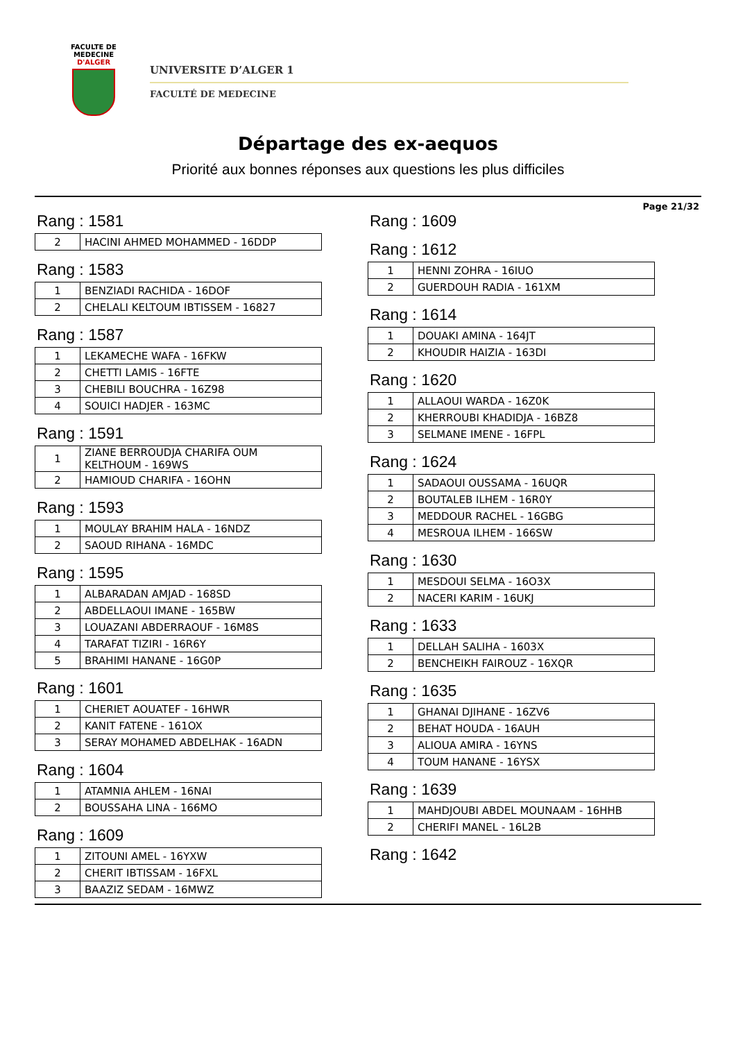FACULTE DE MEDECINE
D'ALGER
UNIVERSITE D’ALGER 1
FACULTÉ DE MEDECINE
Départage des ex-aequos
Priorité aux bonnes réponses aux questions les plus difficiles
Page 21/32
Rang : 1581
| 2 | HACINI AHMED MOHAMMED - 16DDP |
Rang : 1583
| 1 | BENZIADI RACHIDA - 16DOF |
| 2 | CHELALI KELTOUM IBTISSEM - 16827 |
Rang : 1587
| 1 | LEKAMECHE WAFA - 16FKW |
| 2 | CHETTI LAMIS - 16FTE |
| 3 | CHEBILI BOUCHRA - 16Z98 |
| 4 | SOUICI HADJER - 163MC |
Rang : 1591
| 1 | ZIANE BERROUDJA CHARIFA OUM KELTHOUM - 169WS |
| 2 | HAMIOUD CHARIFA - 16OHN |
Rang : 1593
| 1 | MOULAY BRAHIM HALA - 16NDZ |
| 2 | SAOUD RIHANA - 16MDC |
Rang : 1595
| 1 | ALBARADAN AMJAD - 168SD |
| 2 | ABDELLAOUI IMANE - 165BW |
| 3 | LOUAZANI ABDERRAOUF - 16M8S |
| 4 | TARAFAT TIZIRI - 16R6Y |
| 5 | BRAHIMI HANANE - 16G0P |
Rang : 1601
| 1 | CHERIET AOUATEF - 16HWR |
| 2 | KANIT FATENE - 161OX |
| 3 | SERAY MOHAMED ABDELHAK - 16ADN |
Rang : 1604
| 1 | ATAMNIA AHLEM - 16NAI |
| 2 | BOUSSAHA LINA - 166MO |
Rang : 1609
| 1 | ZITOUNI AMEL - 16YXW |
| 2 | CHERIT IBTISSAM - 16FXL |
| 3 | BAAZIZ SEDAM - 16MWZ |
Rang : 1609
Rang : 1612
| 1 | HENNI ZOHRA - 16IUO |
| 2 | GUERDOUH RADIA - 161XM |
Rang : 1614
| 1 | DOUAKI AMINA - 164JT |
| 2 | KHOUDIR HAIZIA - 163DI |
Rang : 1620
| 1 | ALLAOUI WARDA - 16Z0K |
| 2 | KHERROUBI KHADIDJA - 16BZ8 |
| 3 | SELMANE IMENE - 16FPL |
Rang : 1624
| 1 | SADAOUI OUSSAMA - 16UQR |
| 2 | BOUTALEB ILHEM - 16R0Y |
| 3 | MEDDOUR RACHEL - 16GBG |
| 4 | MESROUA ILHEM - 166SW |
Rang : 1630
| 1 | MESDOUI SELMA - 16O3X |
| 2 | NACERI KARIM - 16UKJ |
Rang : 1633
| 1 | DELLAH SALIHA - 1603X |
| 2 | BENCHEIKH FAIROUZ - 16XQR |
Rang : 1635
| 1 | GHANAI DJIHANE - 16ZV6 |
| 2 | BEHAT HOUDA - 16AUH |
| 3 | ALIOUA AMIRA - 16YNS |
| 4 | TOUM HANANE - 16YSX |
Rang : 1639
| 1 | MAHDJOUBI ABDEL MOUNAAM - 16HHB |
| 2 | CHERIFI MANEL - 16L2B |
Rang : 1642